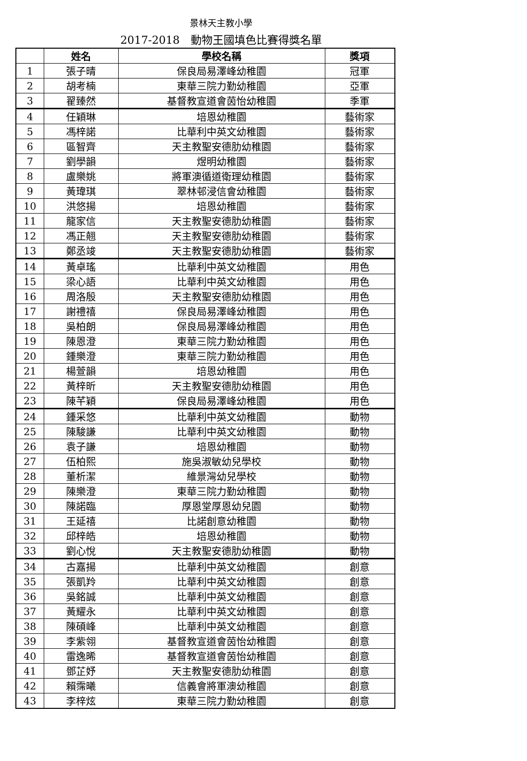景林天主教小學
2017-2018　動物王國填色比賽得獎名單
| | 姓名 | 學校名稱 | 獎項 |
| --- | --- | --- | --- |
| 1 | 張子晴 | 保良局易澤峰幼稚園 | 冠軍 |
| 2 | 胡考楠 | 東華三院力勤幼稚園 | 亞軍 |
| 3 | 翟臻然 | 基督教宣道會茵怡幼稚園 | 季軍 |
| 4 | 任穎琳 | 培恩幼稚園 | 藝術家 |
| 5 | 馮梓諾 | 比華利中英文幼稚園 | 藝術家 |
| 6 | 區智齊 | 天主教聖安德肋幼稚園 | 藝術家 |
| 7 | 劉學韻 | 煜明幼稚園 | 藝術家 |
| 8 | 盧樂姚 | 將軍澳循道衛理幼稚園 | 藝術家 |
| 9 | 黃瑋琪 | 翠林邨浸信會幼稚園 | 藝術家 |
| 10 | 洪悠揚 | 培恩幼稚園 | 藝術家 |
| 11 | 龍家信 | 天主教聖安德肋幼稚園 | 藝術家 |
| 12 | 馮正翹 | 天主教聖安德肋幼稚園 | 藝術家 |
| 13 | 鄭丞竣 | 天主教聖安德肋幼稚園 | 藝術家 |
| 14 | 黃卓瑤 | 比華利中英文幼稚園 | 用色 |
| 15 | 梁心語 | 比華利中英文幼稚園 | 用色 |
| 16 | 周洛殷 | 天主教聖安德肋幼稚園 | 用色 |
| 17 | 謝禮禧 | 保良局易澤峰幼稚園 | 用色 |
| 18 | 吳柏朗 | 保良局易澤峰幼稚園 | 用色 |
| 19 | 陳恩澄 | 東華三院力勤幼稚園 | 用色 |
| 20 | 鍾樂澄 | 東華三院力勤幼稚園 | 用色 |
| 21 | 楊萱韻 | 培恩幼稚園 | 用色 |
| 22 | 黃梓昕 | 天主教聖安德肋幼稚園 | 用色 |
| 23 | 陳芊穎 | 保良局易澤峰幼稚園 | 用色 |
| 24 | 鍾采悠 | 比華利中英文幼稚園 | 動物 |
| 25 | 陳駿謙 | 比華利中英文幼稚園 | 動物 |
| 26 | 袁子謙 | 培恩幼稚園 | 動物 |
| 27 | 伍柏熙 | 施吳淑敏幼兒學校 | 動物 |
| 28 | 董析潔 | 維景灣幼兒學校 | 動物 |
| 29 | 陳樂澄 | 東華三院力勤幼稚園 | 動物 |
| 30 | 陳諾臨 | 厚恩堂厚恩幼兒園 | 動物 |
| 31 | 王延禧 | 比諾創意幼稚園 | 動物 |
| 32 | 邱梓皓 | 培恩幼稚園 | 動物 |
| 33 | 劉心悅 | 天主教聖安德肋幼稚園 | 動物 |
| 34 | 古嘉揚 | 比華利中英文幼稚園 | 創意 |
| 35 | 張凱羚 | 比華利中英文幼稚園 | 創意 |
| 36 | 吳銘誠 | 比華利中英文幼稚園 | 創意 |
| 37 | 黃耀永 | 比華利中英文幼稚園 | 創意 |
| 38 | 陳碩峰 | 比華利中英文幼稚園 | 創意 |
| 39 | 李紫翎 | 基督教宣道會茵怡幼稚園 | 創意 |
| 40 | 雷逸晞 | 基督教宣道會茵怡幼稚園 | 創意 |
| 41 | 鄧芷妤 | 天主教聖安德肋幼稚園 | 創意 |
| 42 | 賴霈曦 | 信義會將軍澳幼稚園 | 創意 |
| 43 | 李梓炫 | 東華三院力勤幼稚園 | 創意 |